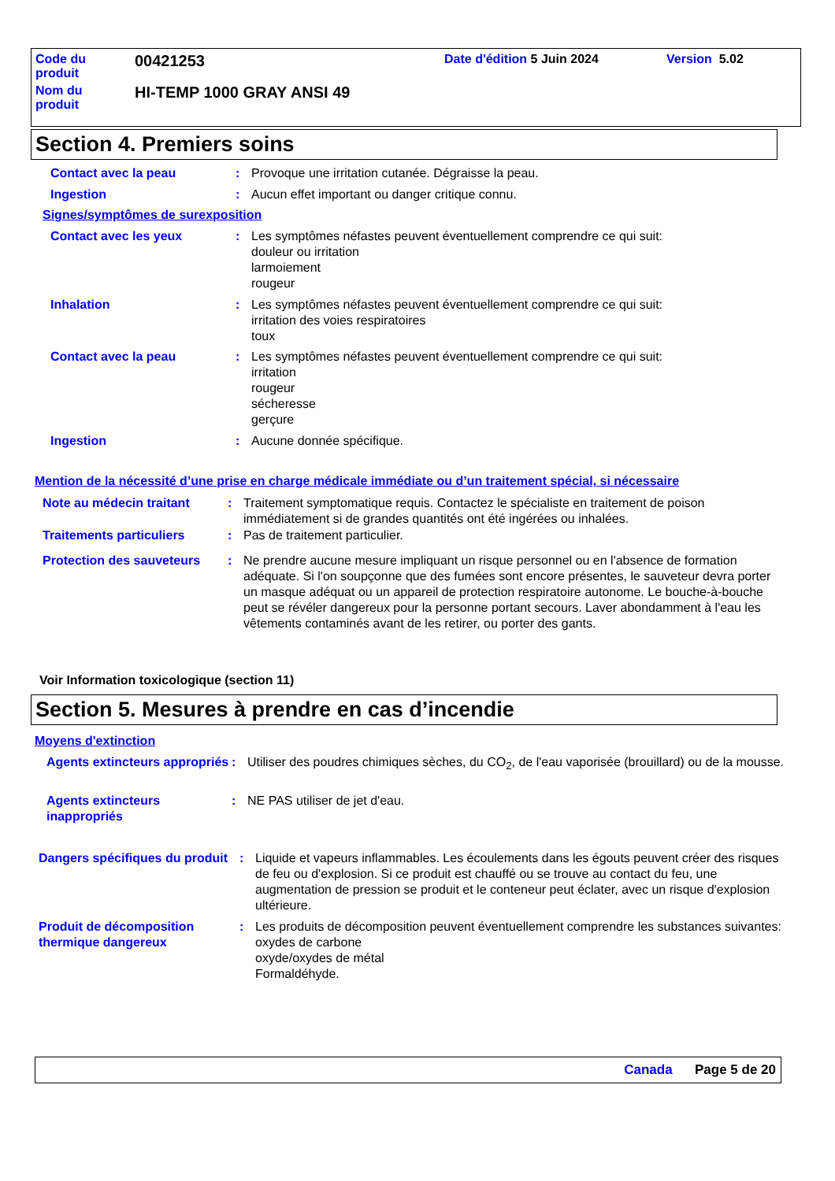Code du
produit
00421253
Date d'édition 5 Juin 2024 Version 5.02
Nom du
produit
HI-TEMP 1000 GRAY ANSI 49
Section 4. Premiers soins
Contact avec la peau : Provoque une irritation cutanée. Dégraisse la peau.
Ingestion : Aucun effet important ou danger critique connu.
Signes/symptômes de surexposition
Contact avec les yeux : Les symptômes néfastes peuvent éventuellement comprendre ce qui suit:
douleur ou irritation
larmoiement
rougeur
Inhalation : Les symptômes néfastes peuvent éventuellement comprendre ce qui suit:
irritation des voies respiratoires
toux
Contact avec la peau : Les symptômes néfastes peuvent éventuellement comprendre ce qui suit:
irritation
rougeur
sécheresse
gerçure
Ingestion : Aucune donnée spécifique.
Mention de la nécessité d’une prise en charge médicale immédiate ou d’un traitement spécial, si nécessaire
Note au médecin traitant : Traitement symptomatique requis. Contactez le spécialiste en traitement de poison immédiatement si de grandes quantités ont été ingérées ou inhalées.
Traitements particuliers : Pas de traitement particulier.
Protection des sauveteurs
: Ne prendre aucune mesure impliquant un risque personnel ou en l'absence de formation adéquate. Si l'on soupçonne que des fumées sont encore présentes, le sauveteur devra porter un masque adéquat ou un appareil de protection respiratoire autonome. Le bouche-à-bouche peut se révéler dangereux pour la personne portant secours. Laver abondamment à l'eau les vêtements contaminés avant de les retirer, ou porter des gants.
Voir Information toxicologique (section 11)
Section 5. Mesures à prendre en cas d’incendie
Moyens d'extinction
Agents extincteurs appropriés
: Utiliser des poudres chimiques sèches, du CO<sub>2</sub>, de l'eau vaporisée (brouillard) ou de la mousse.
Agents extincteurs inappropriés
: NE PAS utiliser de jet d'eau.
Dangers spécifiques du produit
: Liquide et vapeurs inflammables. Les écoulements dans les égouts peuvent créer des risques de feu ou d'explosion. Si ce produit est chauffé ou se trouve au contact du feu, une augmentation de pression se produit et le conteneur peut éclater, avec un risque d'explosion ultérieure.
Produit de décomposition thermique dangereux
: Les produits de décomposition peuvent éventuellement comprendre les substances suivantes:
oxydes de carbone
oxyde/oxydes de métal
Formaldéhyde.
Canada Page 5 de 20